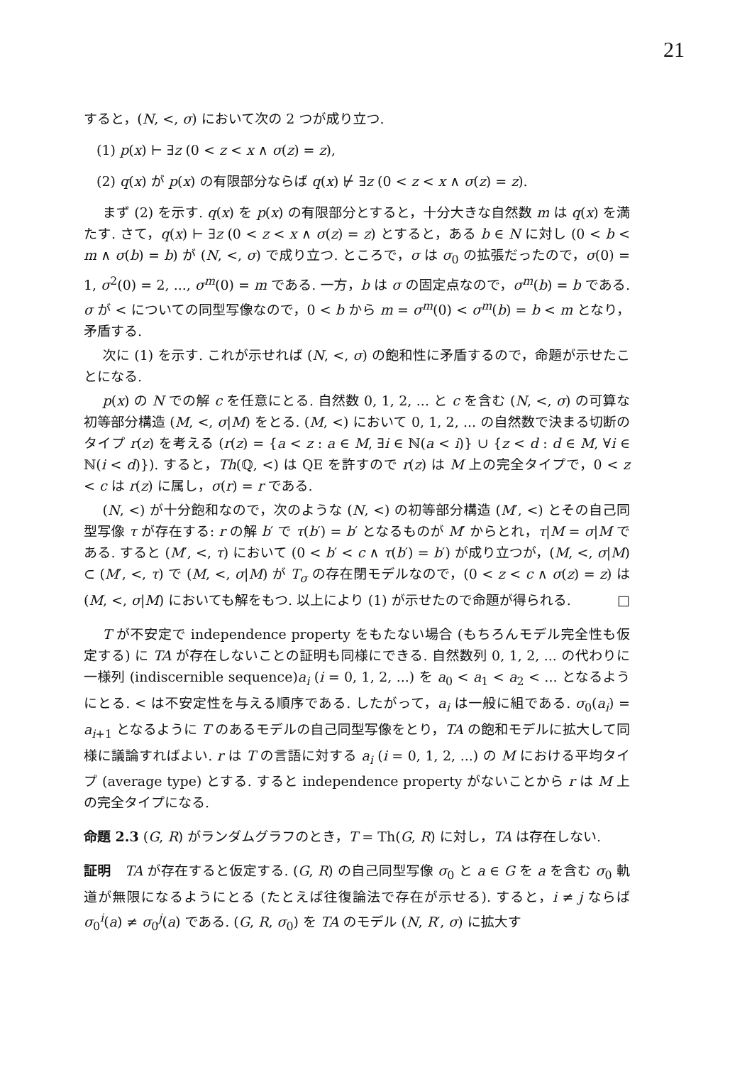21
すると，(N, <, σ) において次の 2 つが成り立つ.
(1) p(x) ⊢ ∃z (0 < z < x ∧ σ(z) = z),
(2) q(x) が p(x) の有限部分ならば q(x) ⊬ ∃z (0 < z < x ∧ σ(z) = z).
まず (2) を示す. q(x) を p(x) の有限部分とすると，十分大きな自然数 m は q(x) を満たす. さて，q(x) ⊢ ∃z (0 < z < x ∧ σ(z) = z) とすると，ある b ∈ N に対し (0 < b < m ∧ σ(b) = b) が (N, <, σ) で成り立つ. ところで，σ は σ<sub>0</sub> の拡張だったので，σ(0) = 1, σ<sup>2</sup>(0) = 2, ..., σ<sup>m</sup>(0) = m である. 一方，b は σ の固定点なので，σ<sup>m</sup>(b) = b である. σ が < についての同型写像なので，0 < b から m = σ<sup>m</sup>(0) < σ<sup>m</sup>(b) = b < m となり，矛盾する.
次に (1) を示す. これが示せれば (N, <, σ) の飽和性に矛盾するので，命題が示せたことになる.
p(x) の N での解 c を任意にとる. 自然数 0, 1, 2, ... と c を含む (N, <, σ) の可算な初等部分構造 (M, <, σ|M) をとる. (M, <) において 0, 1, 2, ... の自然数で決まる切断のタイプ r(z) を考える (r(z) = {a < z : a ∈ M, ∃i ∈ ℕ(a < i)} ∪ {z < d : d ∈ M, ∀i ∈ ℕ(i < d)}). すると，Th(ℚ, <) は QE を許すので r(z) は M 上の完全タイプで，0 < z < c は r(z) に属し，σ(r) = r である.
(N, <) が十分飽和なので，次のような (N, <) の初等部分構造 (M′, <) とその自己同型写像 τ が存在する: r の解 b′ で τ(b′) = b′ となるものが M′ からとれ，τ|M = σ|M である. すると (M′, <, τ) において (0 < b′ < c ∧ τ(b′) = b′) が成り立つが，(M, <, σ|M) ⊂ (M′, <, τ) で (M, <, σ|M) が T<sub>σ</sub> の存在閉モデルなので，(0 < z < c ∧ σ(z) = z) は (M, <, σ|M) においても解をもつ. 以上により (1) が示せたので命題が得られる. □
T が不安定で independence property をもたない場合 (もちろんモデル完全性も仮定する) に TA が存在しないことの証明も同様にできる. 自然数列 0, 1, 2, ... の代わりに一様列 (indiscernible sequence)a<sub>i</sub> (i = 0, 1, 2, ...) を a<sub>0</sub> < a<sub>1</sub> < a<sub>2</sub> < ... となるようにとる. < は不安定性を与える順序である. したがって，a<sub>i</sub> は一般に組である. σ<sub>0</sub>(a<sub>i</sub>) = a<sub>i+1</sub> となるように T のあるモデルの自己同型写像をとり，TA の飽和モデルに拡大して同様に議論すればよい. r は T の言語に対する a<sub>i</sub> (i = 0, 1, 2, ...) の M における平均タイプ (average type) とする. すると independence property がないことから r は M 上の完全タイプになる.
命題 2.3 (G, R) がランダムグラフのとき，T = Th(G, R) に対し，TA は存在しない.
証明　TA が存在すると仮定する. (G, R) の自己同型写像 σ<sub>0</sub> と a ∈ G を a を含む σ<sub>0</sub> 軌道が無限になるようにとる (たとえば往復論法で存在が示せる). すると，i ≠ j ならば σ<sub>0</sub><sup>i</sup>(a) ≠ σ<sub>0</sub><sup>j</sup>(a) である. (G, R, σ<sub>0</sub>) を TA のモデル (N, R′, σ) に拡大す